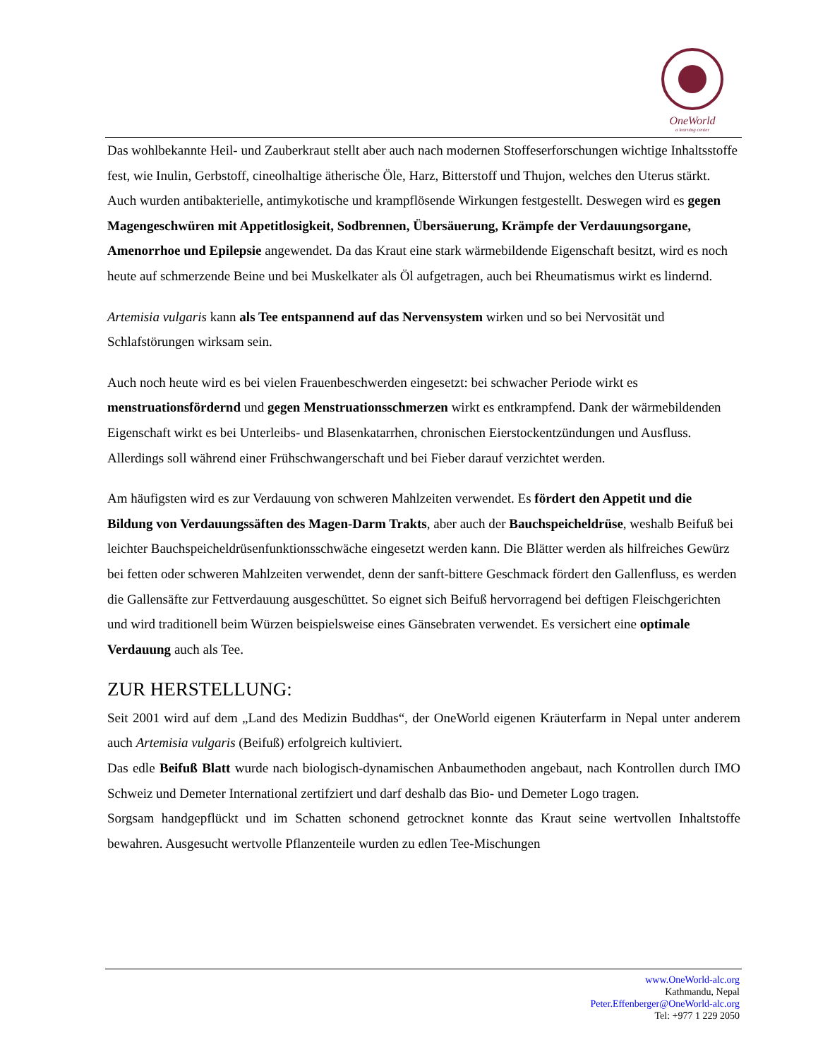OneWorld
a learning center
Das wohlbekannte Heil- und Zauberkraut stellt aber auch nach modernen Stoffeserforschungen wichtige Inhaltsstoffe fest, wie Inulin, Gerbstoff, cineolhaltige ätherische Öle, Harz, Bitterstoff und Thujon, welches den Uterus stärkt. Auch wurden antibakterielle, antimykotische und krampflösende Wirkungen festgestellt. Deswegen wird es gegen Magengeschwüren mit Appetitlosigkeit, Sodbrennen, Übersäuerung, Krämpfe der Verdauungsorgane, Amenorrhoe und Epilepsie angewendet. Da das Kraut eine stark wärmebildende Eigenschaft besitzt, wird es noch heute auf schmerzende Beine und bei Muskelkater als Öl aufgetragen, auch bei Rheumatismus wirkt es lindernd.
Artemisia vulgaris kann als Tee entspannend auf das Nervensystem wirken und so bei Nervosität und Schlafstörungen wirksam sein.
Auch noch heute wird es bei vielen Frauenbeschwerden eingesetzt: bei schwacher Periode wirkt es menstruationsfördernd und gegen Menstruationsschmerzen wirkt es entkrampfend. Dank der wärmebildenden Eigenschaft wirkt es bei Unterleibs- und Blasenkatarrhen, chronischen Eierstockentzündungen und Ausfluss. Allerdings soll während einer Frühschwangerschaft und bei Fieber darauf verzichtet werden.
Am häufigsten wird es zur Verdauung von schweren Mahlzeiten verwendet. Es fördert den Appetit und die Bildung von Verdauungssäften des Magen-Darm Trakts, aber auch der Bauchspeicheldrüse, weshalb Beifuß bei leichter Bauchspeicheldrüsenfunktionsschwäche eingesetzt werden kann. Die Blätter werden als hilfreiches Gewürz bei fetten oder schweren Mahlzeiten verwendet, denn der sanft-bittere Geschmack fördert den Gallenfluss, es werden die Gallensäfte zur Fettverdauung ausgeschüttet. So eignet sich Beifuß hervorragend bei deftigen Fleischgerichten und wird traditionell beim Würzen beispielsweise eines Gänsebraten verwendet. Es versichert eine optimale Verdauung auch als Tee.
ZUR HERSTELLUNG:
Seit 2001 wird auf dem „Land des Medizin Buddhas“, der OneWorld eigenen Kräuterfarm in Nepal unter anderem auch Artemisia vulgaris (Beifuß) erfolgreich kultiviert.
Das edle Beifuß Blatt wurde nach biologisch-dynamischen Anbaumethoden angebaut, nach Kontrollen durch IMO Schweiz und Demeter International zertifziert und darf deshalb das Bio- und Demeter Logo tragen.
Sorgsam handgepflückt und im Schatten schonend getrocknet konnte das Kraut seine wertvollen Inhaltstoffe bewahren. Ausgesucht wertvolle Pflanzenteile wurden zu edlen Tee-Mischungen
www.OneWorld-alc.org
Kathmandu, Nepal
Peter.Effenberger@OneWorld-alc.org
Tel: +977 1 229 2050